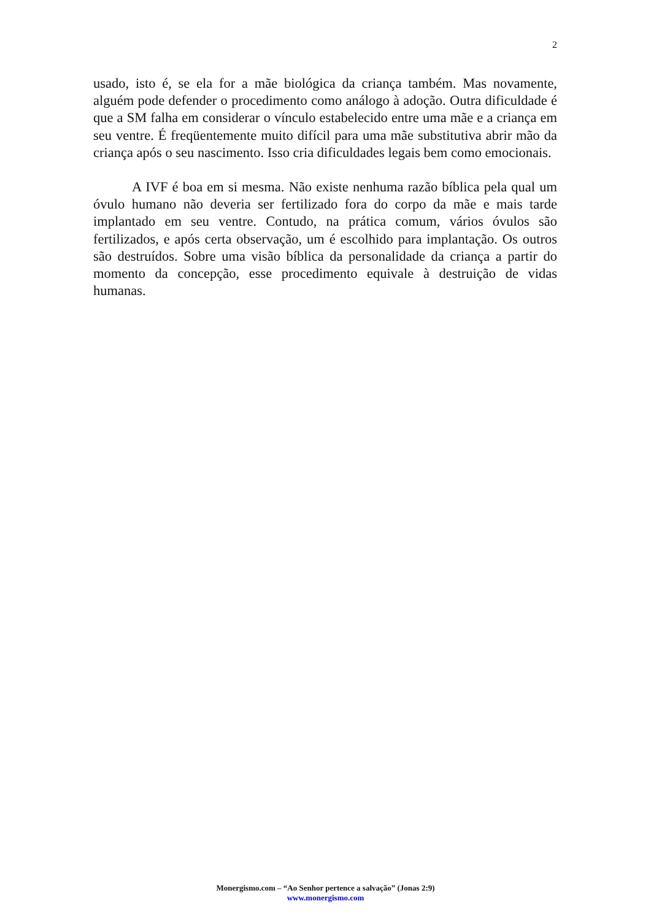2
usado, isto é, se ela for a mãe biológica da criança também. Mas novamente, alguém pode defender o procedimento como análogo à adoção. Outra dificuldade é que a SM falha em considerar o vínculo estabelecido entre uma mãe e a criança em seu ventre. É freqüentemente muito difícil para uma mãe substitutiva abrir mão da criança após o seu nascimento. Isso cria dificuldades legais bem como emocionais.
A IVF é boa em si mesma. Não existe nenhuma razão bíblica pela qual um óvulo humano não deveria ser fertilizado fora do corpo da mãe e mais tarde implantado em seu ventre. Contudo, na prática comum, vários óvulos são fertilizados, e após certa observação, um é escolhido para implantação. Os outros são destruídos. Sobre uma visão bíblica da personalidade da criança a partir do momento da concepção, esse procedimento equivale à destruição de vidas humanas.
Monergismo.com – “Ao Senhor pertence a salvação” (Jonas 2:9)
www.monergismo.com